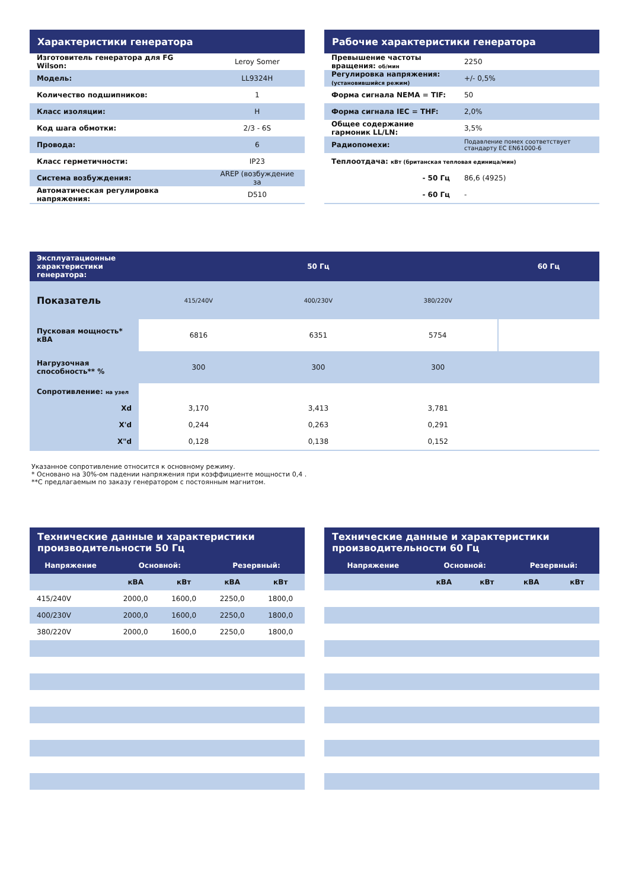| Характеристики генератора | |
| --- | --- |
| Изготовитель генератора для FG Wilson: | Leroy Somer |
| Модель: | LL9324H |
| Количество подшипников: | 1 |
| Класс изоляции: | H |
| Код шага обмотки: | 2/3 - 6S |
| Провода: | 6 |
| Класс герметичности: | IP23 |
| Система возбуждения: | AREP (возбуждение за |
| Автоматическая регулировка напряжения: | D510 |
| Рабочие характеристики генератора | |
| --- | --- |
| Превышение частоты вращения: об/мин | 2250 |
| Регулировка напряжения: (установившийся режим) | +/- 0,5% |
| Форма сигнала NEMA = TIF: | 50 |
| Форма сигнала IEC = THF: | 2,0% |
| Общее содержание гармоник LL/LN: | 3,5% |
| Радиопомехи: | Подавление помех соответствует стандарту EC EN61000-6 |
| Теплоотдача: кВт (британская тепловая единица/мин) | |
| - 50 Гц | 86,6 (4925) |
| - 60 Гц | - |
| Эксплуатационные характеристики генератора: | 50 Гц | | | 60 Гц |
| --- | --- | --- | --- | --- |
| Показатель | 415/240V | 400/230V | 380/220V | |
| Пусковая мощность* кВА | 6816 | 6351 | 5754 | |
| Нагрузочная способность** % | 300 | 300 | 300 | |
| Сопротивление: на узел | | | | |
| Xd | 3,170 | 3,413 | 3,781 | |
| X'd | 0,244 | 0,263 | 0,291 | |
| X"d | 0,128 | 0,138 | 0,152 | |
Указанное сопротивление относится к основному режиму.
* Основано на 30%-ом падении напряжения при коэффициенте мощности 0,4 .
**С предлагаемым по заказу генератором с постоянным магнитом.
| Технические данные и характеристики производительности 50 Гц | | | | |
| --- | --- | --- | --- | --- |
| Напряжение | Основной: | | Резервный: | |
| | кВА | кВт | кВА | кВт |
| 415/240V | 2000,0 | 1600,0 | 2250,0 | 1800,0 |
| 400/230V | 2000,0 | 1600,0 | 2250,0 | 1800,0 |
| 380/220V | 2000,0 | 1600,0 | 2250,0 | 1800,0 |
| Технические данные и характеристики производительности 60 Гц | | | | |
| --- | --- | --- | --- | --- |
| Напряжение | Основной: | | Резервный: | |
| | кВА | кВт | кВА | кВт |